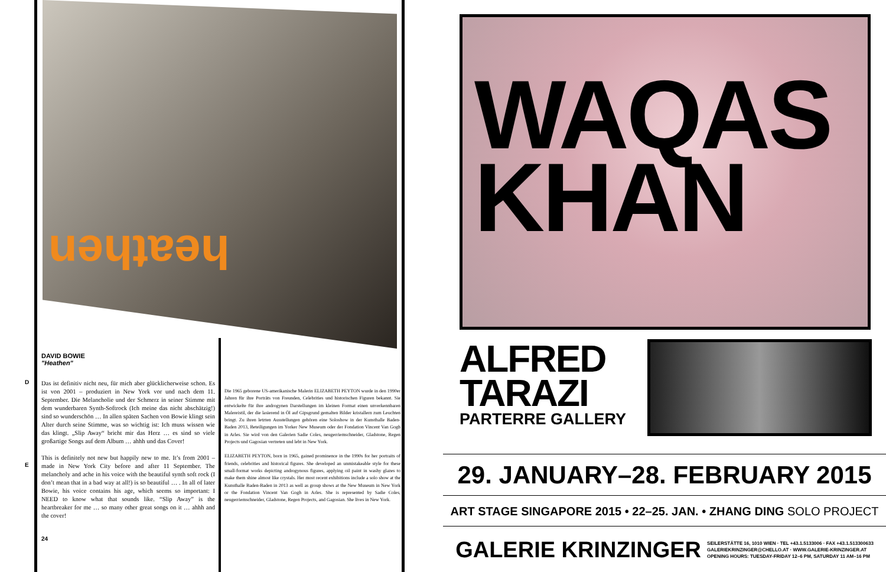heathen
DAVID BOWIE
"Heathen"
Das ist definitiv nicht neu, für mich aber glücklicherweise schon. Es ist von 2001 – produziert in New York vor und nach dem 11. September. Die Melancholie und der Schmerz in seiner Stimme mit dem wunderbaren Synth-Softrock (Ich meine das nicht abschätzig!) sind so wunderschön … In allen späten Sachen von Bowie klingt sein Alter durch seine Stimme, was so wichtig ist: Ich muss wissen wie das klingt. „Slip Away“ bricht mir das Herz … es sind so viele großartige Songs auf dem Album … ahhh und das Cover!
This is definitely not new but happily new to me. It’s from 2001 – made in New York City before and after 11 September. The melancholy and ache in his voice with the beautiful synth soft rock (I don’t mean that in a bad way at all!) is so beautiful … . In all of later Bowie, his voice contains his age, which seems so important: I NEED to know what that sounds like. “Slip Away” is the heartbreaker for me … so many other great songs on it … ahhh and the cover!
24
D
E
Die 1965 geborene US-amerikanische Malerin ELIZABETH PEYTON wurde in den 1990er Jahren für ihre Porträts von Freunden, Celebrities und historischen Figuren bekannt. Sie entwickelte für ihre androgynen Darstellungen im kleinen Format einen unverkennbaren Malereistil, der die lasierend in Öl auf Gipsgrund gemalten Bilder kristallern zum Leuchten bringt. Zu ihren letzten Ausstellungen gehören eine Soloshow in der Kunsthalle Baden-Baden 2013, Beteiligungen im Yorker New Museum oder der Fondation Vincent Van Gogh in Arles. Sie wird von den Galerien Sadie Coles, neugerriemschneider, Gladstone, Regen Projects und Gagosian vertreten und lebt in New York.
ELIZABETH PEYTON, born in 1965, gained prominence in the 1990s for her portraits of friends, celebrities and historical figures. She developed an unmistakeable style for these small-format works depicting androgynous figures, applying oil paint in washy glazes to make them shine almost like crystals. Her most recent exhibitions include a solo show at the Kunsthalle Baden-Baden in 2013 as well as group shows at the New Museum in New York or the Fondation Vincent Van Gogh in Arles. She is represented by Sadie Coles, neugerriemschneider, Gladstone, Regen Projects, and Gagosian. She lives in New York.
WAQAS
KHAN
ALFRED
TARAZI
PARTERRE GALLERY
29. JANUARY–28. FEBRUARY 2015
ART STAGE SINGAPORE 2015 • 22–25. JAN. • ZHANG DING SOLO PROJECT
GALERIE KRINZINGER SEILERSTÄTTE 16, 1010 WIEN · TEL +43.1.5133006 · FAX +43.1.513300633
GALERIEKRINZINGER@CHELLO.AT · WWW.GALERIE-KRINZINGER.AT
OPENING HOURS: TUESDAY-FRIDAY 12–6 PM, SATURDAY 11 AM–16 PM